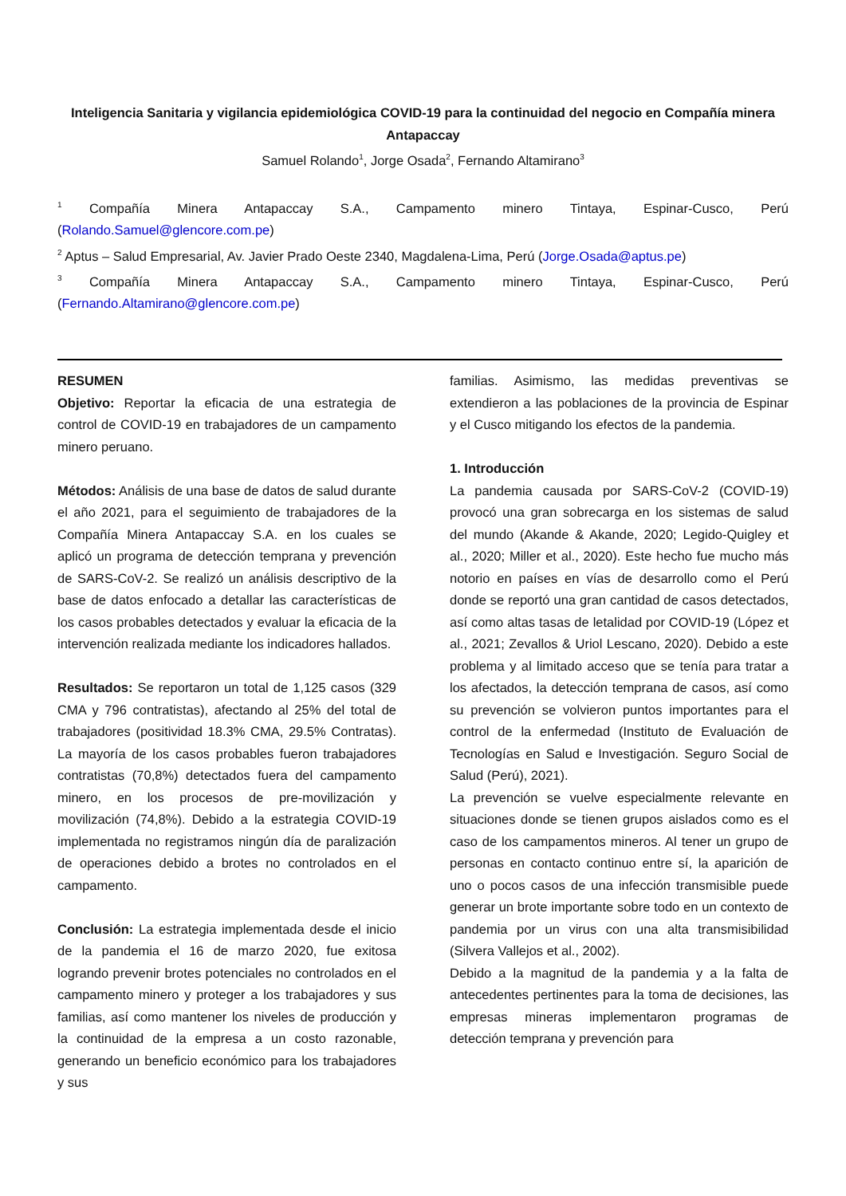Inteligencia Sanitaria y vigilancia epidemiológica COVID-19 para la continuidad del negocio en Compañía minera Antapaccay
Samuel Rolando<sup>1</sup>, Jorge Osada<sup>2</sup>, Fernando Altamirano<sup>3</sup>
<sup>1</sup> Compañía Minera Antapaccay S.A., Campamento minero Tintaya, Espinar-Cusco, Perú (Rolando.Samuel@glencore.com.pe)
<sup>2</sup> Aptus – Salud Empresarial, Av. Javier Prado Oeste 2340, Magdalena-Lima, Perú (Jorge.Osada@aptus.pe)
<sup>3</sup> Compañía Minera Antapaccay S.A., Campamento minero Tintaya, Espinar-Cusco, Perú (Fernando.Altamirano@glencore.com.pe)
RESUMEN
Objetivo: Reportar la eficacia de una estrategia de control de COVID-19 en trabajadores de un campamento minero peruano.
Métodos: Análisis de una base de datos de salud durante el año 2021, para el seguimiento de trabajadores de la Compañía Minera Antapaccay S.A. en los cuales se aplicó un programa de detección temprana y prevención de SARS-CoV-2. Se realizó un análisis descriptivo de la base de datos enfocado a detallar las características de los casos probables detectados y evaluar la eficacia de la intervención realizada mediante los indicadores hallados.
Resultados: Se reportaron un total de 1,125 casos (329 CMA y 796 contratistas), afectando al 25% del total de trabajadores (positividad 18.3% CMA, 29.5% Contratas). La mayoría de los casos probables fueron trabajadores contratistas (70,8%) detectados fuera del campamento minero, en los procesos de pre-movilización y movilización (74,8%). Debido a la estrategia COVID-19 implementada no registramos ningún día de paralización de operaciones debido a brotes no controlados en el campamento.
Conclusión: La estrategia implementada desde el inicio de la pandemia el 16 de marzo 2020, fue exitosa logrando prevenir brotes potenciales no controlados en el campamento minero y proteger a los trabajadores y sus familias, así como mantener los niveles de producción y la continuidad de la empresa a un costo razonable, generando un beneficio económico para los trabajadores y sus
familias. Asimismo, las medidas preventivas se extendieron a las poblaciones de la provincia de Espinar y el Cusco mitigando los efectos de la pandemia.
1. Introducción
La pandemia causada por SARS-CoV-2 (COVID-19) provocó una gran sobrecarga en los sistemas de salud del mundo (Akande & Akande, 2020; Legido-Quigley et al., 2020; Miller et al., 2020). Este hecho fue mucho más notorio en países en vías de desarrollo como el Perú donde se reportó una gran cantidad de casos detectados, así como altas tasas de letalidad por COVID-19 (López et al., 2021; Zevallos & Uriol Lescano, 2020). Debido a este problema y al limitado acceso que se tenía para tratar a los afectados, la detección temprana de casos, así como su prevención se volvieron puntos importantes para el control de la enfermedad (Instituto de Evaluación de Tecnologías en Salud e Investigación. Seguro Social de Salud (Perú), 2021).
La prevención se vuelve especialmente relevante en situaciones donde se tienen grupos aislados como es el caso de los campamentos mineros. Al tener un grupo de personas en contacto continuo entre sí, la aparición de uno o pocos casos de una infección transmisible puede generar un brote importante sobre todo en un contexto de pandemia por un virus con una alta transmisibilidad (Silvera Vallejos et al., 2002).
Debido a la magnitud de la pandemia y a la falta de antecedentes pertinentes para la toma de decisiones, las empresas mineras implementaron programas de detección temprana y prevención para